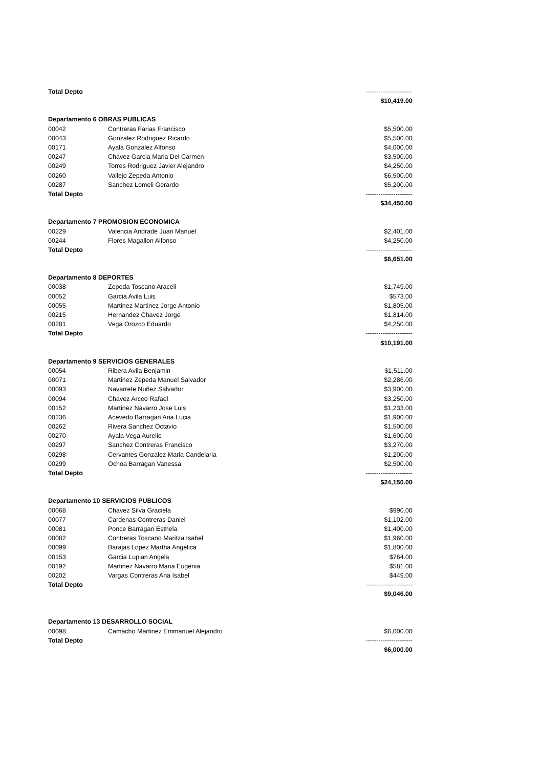| Total Depto | | ---------------------- |
| | | $10,419.00 |
| Departamento 6 OBRAS PUBLICAS | | |
| 00042 | Contreras Farias Francisco | $5,500.00 |
| 00043 | Gonzalez Rodriguez Ricardo | $5,500.00 |
| 00171 | Ayala Gonzalez Alfonso | $4,000.00 |
| 00247 | Chavez Garcia Maria Del Carmen | $3,500.00 |
| 00249 | Torres Rodriguez Javier Alejandro | $4,250.00 |
| 00260 | Vallejo Zepeda Antonio | $6,500.00 |
| 00287 | Sanchez Lomeli Gerardo | $5,200.00 |
| Total Depto | | ---------------------- |
| | | $34,450.00 |
| Departamento 7 PROMOSION ECONOMICA | | |
| 00229 | Valencia Andrade Juan Manuel | $2,401.00 |
| 00244 | Flores Magallon Alfonso | $4,250.00 |
| Total Depto | | ---------------------- |
| | | $6,651.00 |
| Departamento 8 DEPORTES | | |
| 00038 | Zepeda Toscano Araceli | $1,749.00 |
| 00052 | Garcia Avila Luis | $573.00 |
| 00055 | Martinez Martinez Jorge Antonio | $1,805.00 |
| 00215 | Hernandez Chavez Jorge | $1,814.00 |
| 00281 | Vega Orozco Eduardo | $4,250.00 |
| Total Depto | | ---------------------- |
| | | $10,191.00 |
| Departamento 9 SERVICIOS GENERALES | | |
| 00054 | Ribera Avila Benjamin | $1,511.00 |
| 00071 | Martinez Zepeda Manuel Salvador | $2,286.00 |
| 00093 | Navarrete Nuñez Salvador | $3,900.00 |
| 00094 | Chavez Arceo Rafael | $3,250.00 |
| 00152 | Martinez Navarro Jose Luis | $1,233.00 |
| 00236 | Acevedo Barragan Ana Lucia | $1,900.00 |
| 00262 | Rivera Sanchez Octavio | $1,500.00 |
| 00270 | Ayala Vega Aurelio | $1,600.00 |
| 00297 | Sanchez Contreras Francisco | $3,270.00 |
| 00298 | Cervantes Gonzalez Maria Candelaria | $1,200.00 |
| 00299 | Ochoa Barragan Vanessa | $2,500.00 |
| Total Depto | | ---------------------- |
| | | $24,150.00 |
| Departamento 10 SERVICIOS PUBLICOS | | |
| 00068 | Chavez Silva Graciela | $990.00 |
| 00077 | Cardenas Contreras Daniel | $1,102.00 |
| 00081 | Ponce Barragan Esthela | $1,400.00 |
| 00082 | Contreras Toscano Maritza Isabel | $1,960.00 |
| 00099 | Barajas Lopez Martha Angelica | $1,800.00 |
| 00153 | Garcia Lupian Angela | $764.00 |
| 00192 | Martinez Navarro Maria Eugenia | $581.00 |
| 00202 | Vargas Contreras Ana Isabel | $449.00 |
| Total Depto | | ---------------------- |
| | | $9,046.00 |
| Departamento 13 DESARROLLO SOCIAL | | |
| 00098 | Camacho Martinez Emmanuel Alejandro | $6,000.00 |
| Total Depto | | ---------------------- |
| | | $6,000.00 |